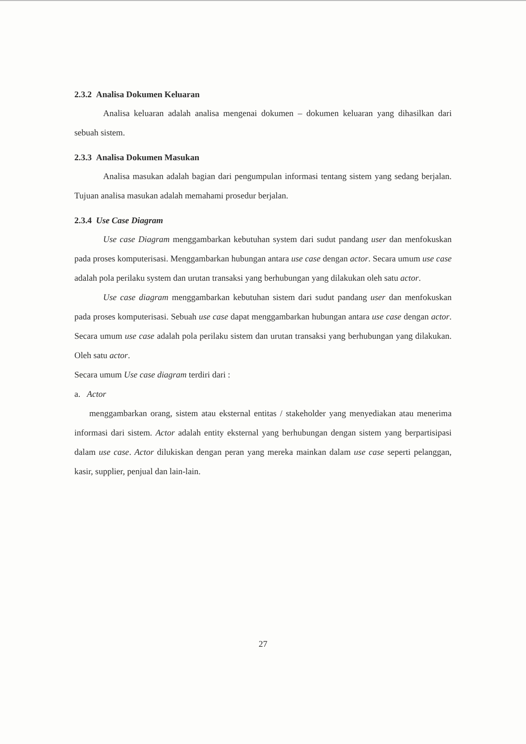2.3.2 Analisa Dokumen Keluaran
Analisa keluaran adalah analisa mengenai dokumen – dokumen keluaran yang dihasilkan dari sebuah sistem.
2.3.3 Analisa Dokumen Masukan
Analisa masukan adalah bagian dari pengumpulan informasi tentang sistem yang sedang berjalan. Tujuan analisa masukan adalah memahami prosedur berjalan.
2.3.4 Use Case Diagram
Use case Diagram menggambarkan kebutuhan system dari sudut pandang user dan menfokuskan pada proses komputerisasi. Menggambarkan hubungan antara use case dengan actor. Secara umum use case adalah pola perilaku system dan urutan transaksi yang berhubungan yang dilakukan oleh satu actor.
Use case diagram menggambarkan kebutuhan sistem dari sudut pandang user dan menfokuskan pada proses komputerisasi. Sebuah use case dapat menggambarkan hubungan antara use case dengan actor. Secara umum use case adalah pola perilaku sistem dan urutan transaksi yang berhubungan yang dilakukan. Oleh satu actor.
Secara umum Use case diagram terdiri dari :
a. Actor
menggambarkan orang, sistem atau eksternal entitas / stakeholder yang menyediakan atau menerima informasi dari sistem. Actor adalah entity eksternal yang berhubungan dengan sistem yang berpartisipasi dalam use case. Actor dilukiskan dengan peran yang mereka mainkan dalam use case seperti pelanggan, kasir, supplier, penjual dan lain-lain.
27